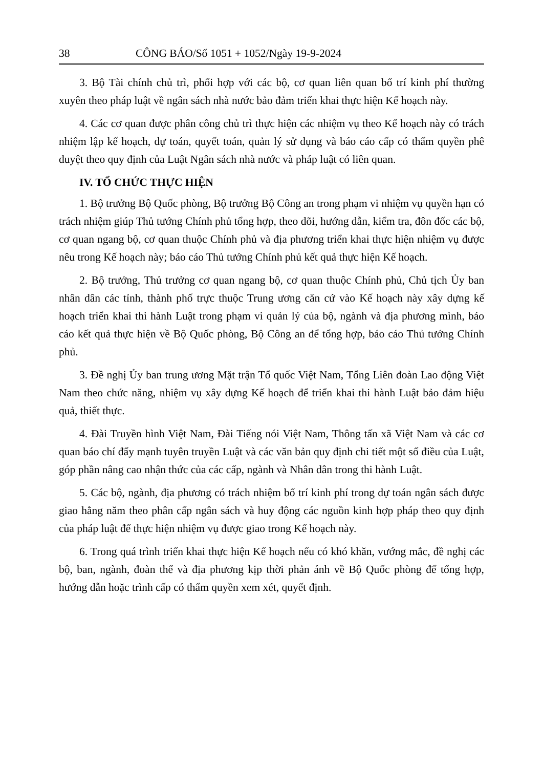38 CÔNG BÁO/Số 1051 + 1052/Ngày 19-9-2024
3. Bộ Tài chính chủ trì, phối hợp với các bộ, cơ quan liên quan bố trí kinh phí thường xuyên theo pháp luật về ngân sách nhà nước bảo đảm triển khai thực hiện Kế hoạch này.
4. Các cơ quan được phân công chủ trì thực hiện các nhiệm vụ theo Kế hoạch này có trách nhiệm lập kế hoạch, dự toán, quyết toán, quản lý sử dụng và báo cáo cấp có thẩm quyền phê duyệt theo quy định của Luật Ngân sách nhà nước và pháp luật có liên quan.
IV. TỔ CHỨC THỰC HIỆN
1. Bộ trưởng Bộ Quốc phòng, Bộ trưởng Bộ Công an trong phạm vi nhiệm vụ quyền hạn có trách nhiệm giúp Thủ tướng Chính phủ tổng hợp, theo dõi, hướng dẫn, kiểm tra, đôn đốc các bộ, cơ quan ngang bộ, cơ quan thuộc Chính phủ và địa phương triển khai thực hiện nhiệm vụ được nêu trong Kế hoạch này; báo cáo Thủ tướng Chính phủ kết quả thực hiện Kế hoạch.
2. Bộ trưởng, Thủ trưởng cơ quan ngang bộ, cơ quan thuộc Chính phủ, Chủ tịch Ủy ban nhân dân các tỉnh, thành phố trực thuộc Trung ương căn cứ vào Kế hoạch này xây dựng kế hoạch triển khai thi hành Luật trong phạm vi quản lý của bộ, ngành và địa phương mình, báo cáo kết quả thực hiện về Bộ Quốc phòng, Bộ Công an để tổng hợp, báo cáo Thủ tướng Chính phủ.
3. Đề nghị Ủy ban trung ương Mặt trận Tổ quốc Việt Nam, Tổng Liên đoàn Lao động Việt Nam theo chức năng, nhiệm vụ xây dựng Kế hoạch để triển khai thi hành Luật bảo đảm hiệu quả, thiết thực.
4. Đài Truyền hình Việt Nam, Đài Tiếng nói Việt Nam, Thông tấn xã Việt Nam và các cơ quan báo chí đẩy mạnh tuyên truyền Luật và các văn bản quy định chi tiết một số điều của Luật, góp phần nâng cao nhận thức của các cấp, ngành và Nhân dân trong thi hành Luật.
5. Các bộ, ngành, địa phương có trách nhiệm bố trí kinh phí trong dự toán ngân sách được giao hằng năm theo phân cấp ngân sách và huy động các nguồn kinh hợp pháp theo quy định của pháp luật để thực hiện nhiệm vụ được giao trong Kế hoạch này.
6. Trong quá trình triển khai thực hiện Kế hoạch nếu có khó khăn, vướng mắc, đề nghị các bộ, ban, ngành, đoàn thể và địa phương kịp thời phản ánh về Bộ Quốc phòng để tổng hợp, hướng dẫn hoặc trình cấp có thẩm quyền xem xét, quyết định.